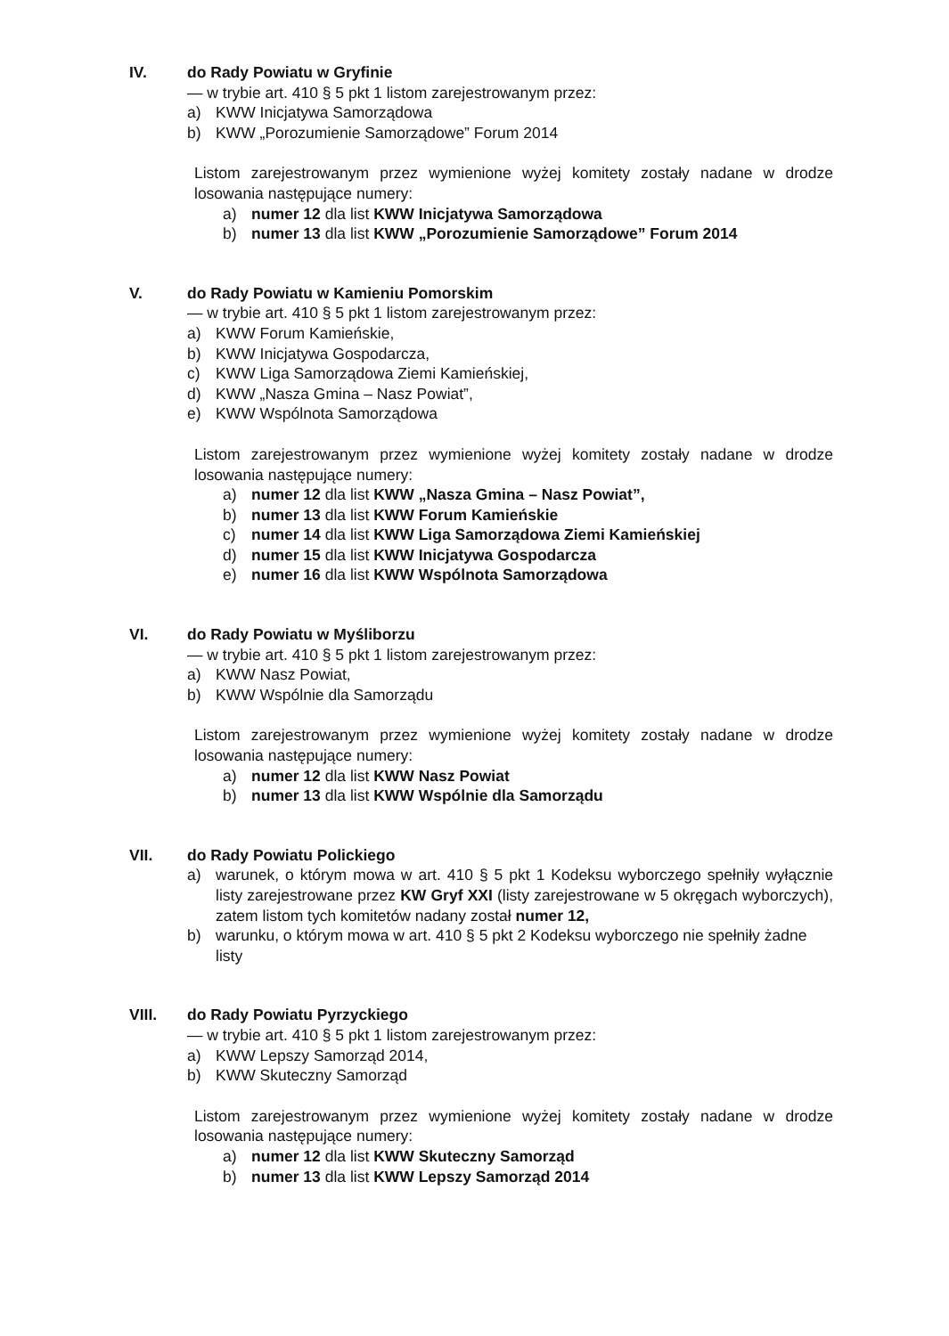IV. do Rady Powiatu w Gryfinie
— w trybie art. 410 § 5 pkt 1 listom zarejestrowanym przez:
a) KWW Inicjatywa Samorządowa
b) KWW „Porozumienie Samorządowe” Forum 2014
Listom zarejestrowanym przez wymienione wyżej komitety zostały nadane w drodze losowania następujące numery:
a) numer 12 dla list KWW Inicjatywa Samorządowa
b) numer 13 dla list KWW „Porozumienie Samorządowe” Forum 2014
V. do Rady Powiatu w Kamieniu Pomorskim
— w trybie art. 410 § 5 pkt 1 listom zarejestrowanym przez:
a) KWW Forum Kamieńskie,
b) KWW Inicjatywa Gospodarcza,
c) KWW Liga Samorządowa Ziemi Kamieńskiej,
d) KWW „Nasza Gmina – Nasz Powiat”,
e) KWW Wspólnota Samorządowa
Listom zarejestrowanym przez wymienione wyżej komitety zostały nadane w drodze losowania następujące numery:
a) numer 12 dla list KWW „Nasza Gmina – Nasz Powiat”,
b) numer 13 dla list KWW Forum Kamieńskie
c) numer 14 dla list KWW Liga Samorządowa Ziemi Kamieńskiej
d) numer 15 dla list KWW Inicjatywa Gospodarcza
e) numer 16 dla list KWW Wspólnota Samorządowa
VI. do Rady Powiatu w Myśliborzu
— w trybie art. 410 § 5 pkt 1 listom zarejestrowanym przez:
a) KWW Nasz Powiat,
b) KWW Wspólnie dla Samorządu
Listom zarejestrowanym przez wymienione wyżej komitety zostały nadane w drodze losowania następujące numery:
a) numer 12 dla list KWW Nasz Powiat
b) numer 13 dla list KWW Wspólnie dla Samorządu
VII. do Rady Powiatu Polickiego
a) warunek, o którym mowa w art. 410 § 5 pkt 1 Kodeksu wyborczego spełniły wyłącznie listy zarejestrowane przez KW Gryf XXI (listy zarejestrowane w 5 okręgach wyborczych), zatem listom tych komitetów nadany został numer 12,
b) warunku, o którym mowa w art. 410 § 5 pkt 2 Kodeksu wyborczego nie spełniły żadne listy
VIII. do Rady Powiatu Pyrzyckiego
— w trybie art. 410 § 5 pkt 1 listom zarejestrowanym przez:
a) KWW Lepszy Samorząd 2014,
b) KWW Skuteczny Samorząd
Listom zarejestrowanym przez wymienione wyżej komitety zostały nadane w drodze losowania następujące numery:
a) numer 12 dla list KWW Skuteczny Samorząd
b) numer 13 dla list KWW Lepszy Samorząd 2014